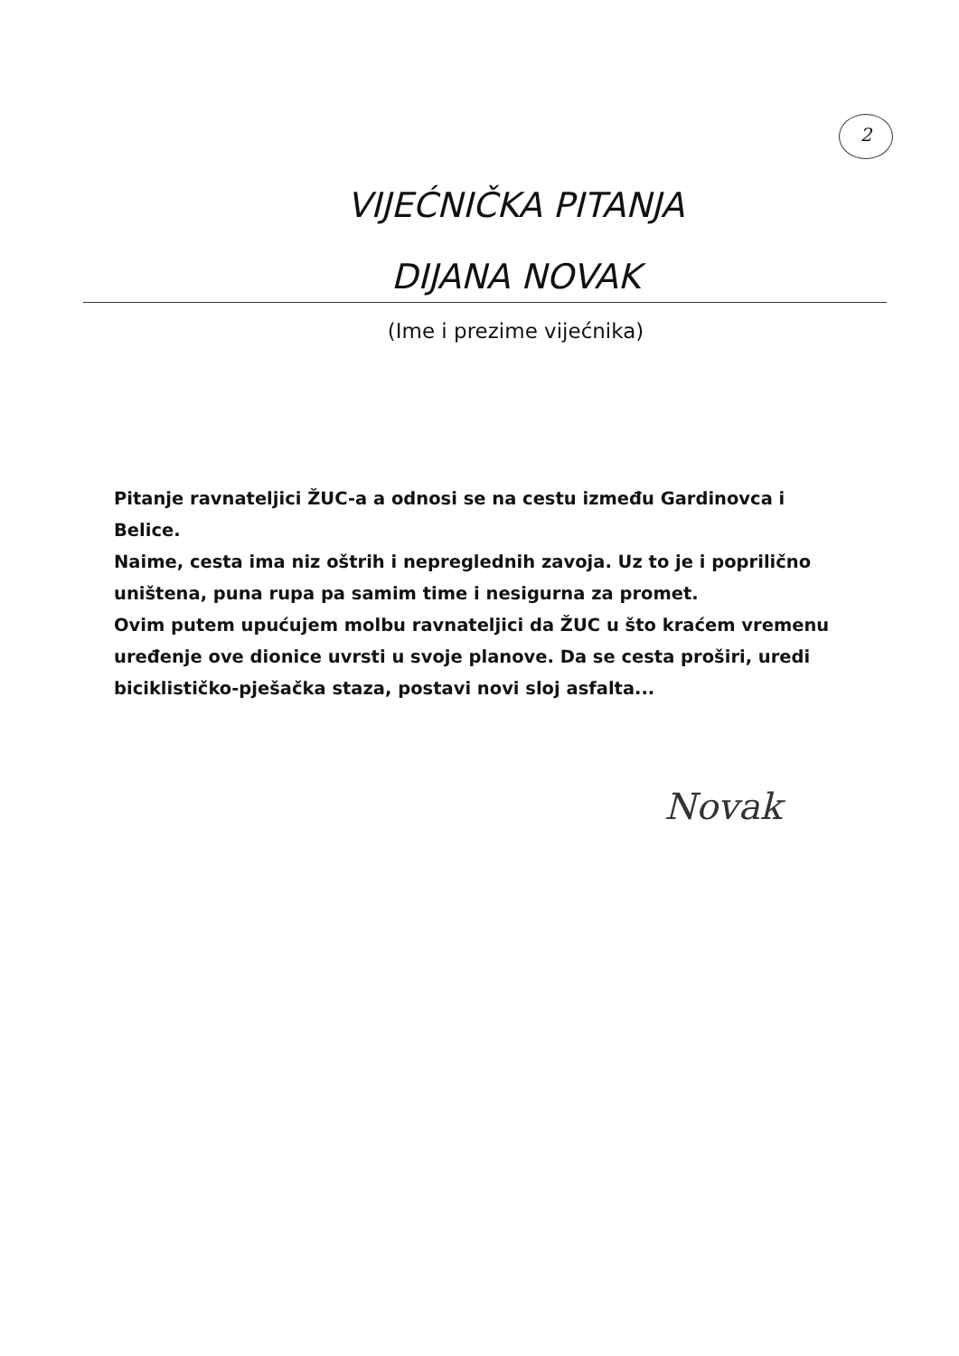2
VIJEĆNIČKA PITANJA
DIJANA NOVAK
(Ime i prezime vijećnika)
Pitanje ravnateljici ŽUC-a a odnosi se na cestu između Gardinovca i Belice.
Naime, cesta ima niz oštrih i nepreglednih zavoja. Uz to je i poprilično uništena, puna rupa pa samim time i nesigurna za promet.
Ovim putem upućujem molbu ravnateljici da ŽUC u što kraćem vremenu uređenje ove dionice uvrsti u svoje planove. Da se cesta proširi, uredi biciklističko-pješačka staza, postavi novi sloj asfalta...
Novak